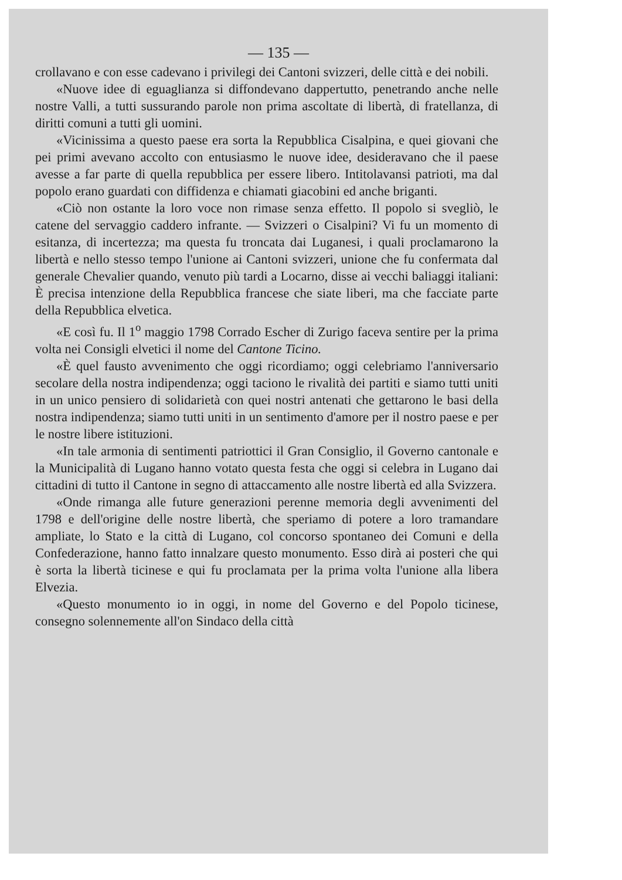— 135 —
crollavano e con esse cadevano i privilegi dei Cantoni svizzeri, delle città e dei nobili.
«Nuove idee di eguaglianza si diffondevano dappertutto, penetrando anche nelle nostre Valli, a tutti sussurando parole non prima ascoltate di libertà, di fratellanza, di diritti comuni a tutti gli uomini.
«Vicinissima a questo paese era sorta la Repubblica Cisalpina, e quei giovani che pei primi avevano accolto con entusiasmo le nuove idee, desideravano che il paese avesse a far parte di quella repubblica per essere libero. Intitolavansi patrioti, ma dal popolo erano guardati con diffidenza e chiamati giacobini ed anche briganti.
«Ciò non ostante la loro voce non rimase senza effetto. Il popolo si svegliò, le catene del servaggio caddero infrante. — Svizzeri o Cisalpini? Vi fu un momento di esitanza, di incertezza; ma questa fu troncata dai Luganesi, i quali proclamarono la libertà e nello stesso tempo l'unione ai Cantoni svizzeri, unione che fu confermata dal generale Chevalier quando, venuto più tardi a Locarno, disse ai vecchi baliaggi italiani: È precisa intenzione della Repubblica francese che siate liberi, ma che facciate parte della Repubblica elvetica.
«E così fu. Il 1<sup>o</sup> maggio 1798 Corrado Escher di Zurigo faceva sentire per la prima volta nei Consigli elvetici il nome del Cantone Ticino.
«È quel fausto avvenimento che oggi ricordiamo; oggi celebriamo l'anniversario secolare della nostra indipendenza; oggi taciono le rivalità dei partiti e siamo tutti uniti in un unico pensiero di solidarietà con quei nostri antenati che gettarono le basi della nostra indipendenza; siamo tutti uniti in un sentimento d'amore per il nostro paese e per le nostre libere istituzioni.
«In tale armonia di sentimenti patriottici il Gran Consiglio, il Governo cantonale e la Municipalità di Lugano hanno votato questa festa che oggi si celebra in Lugano dai cittadini di tutto il Cantone in segno di attaccamento alle nostre libertà ed alla Svizzera.
«Onde rimanga alle future generazioni perenne memoria degli avvenimenti del 1798 e dell'origine delle nostre libertà, che speriamo di potere a loro tramandare ampliate, lo Stato e la città di Lugano, col concorso spontaneo dei Comuni e della Confederazione, hanno fatto innalzare questo monumento. Esso dirà ai posteri che qui è sorta la libertà ticinese e qui fu proclamata per la prima volta l'unione alla libera Elvezia.
«Questo monumento io in oggi, in nome del Governo e del Popolo ticinese, consegno solennemente all'on Sindaco della città